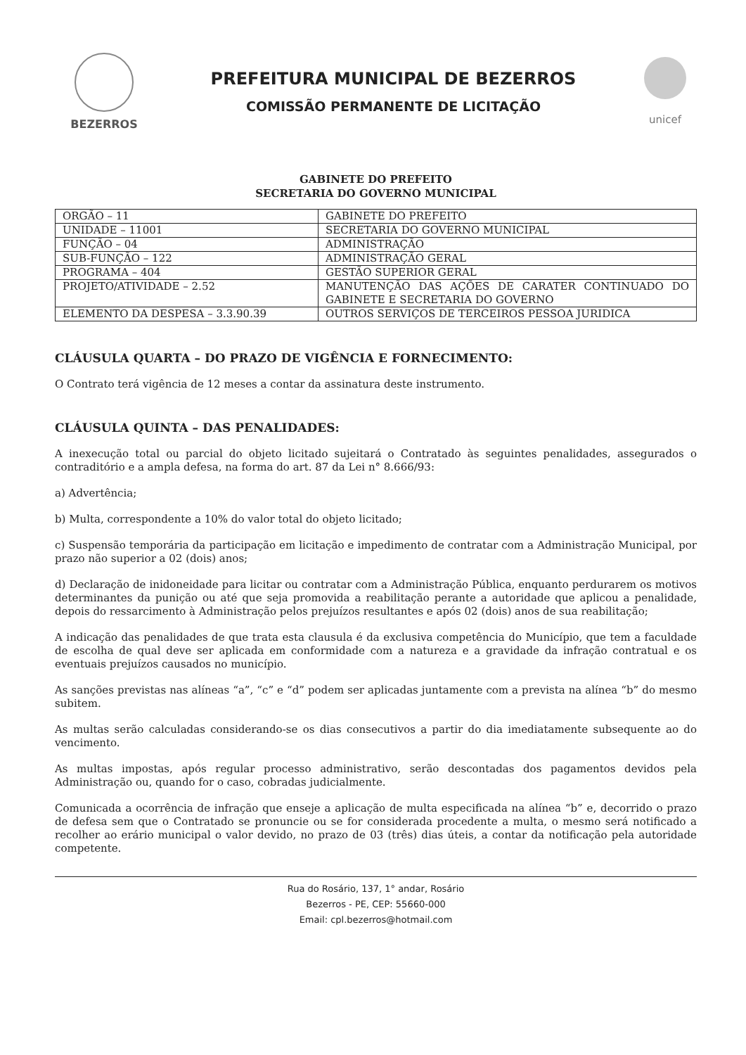BEZERROS
PREFEITURA MUNICIPAL DE BEZERROS
COMISSÃO PERMANENTE DE LICITAÇÃO
unicef
GABINETE DO PREFEITO
SECRETARIA DO GOVERNO MUNICIPAL
| ORGÃO – 11 | GABINETE DO PREFEITO |
| UNIDADE – 11001 | SECRETARIA DO GOVERNO MUNICIPAL |
| FUNÇÃO – 04 | ADMINISTRAÇÃO |
| SUB-FUNÇÃO – 122 | ADMINISTRAÇÃO GERAL |
| PROGRAMA – 404 | GESTÃO SUPERIOR GERAL |
| PROJETO/ATIVIDADE – 2.52 | MANUTENÇÃO DAS AÇÕES DE CARATER CONTINUADO DO GABINETE E SECRETARIA DO GOVERNO |
| ELEMENTO DA DESPESA – 3.3.90.39 | OUTROS SERVIÇOS DE TERCEIROS PESSOA JURIDICA |
CLÁUSULA QUARTA – DO PRAZO DE VIGÊNCIA E FORNECIMENTO:
O Contrato terá vigência de 12 meses a contar da assinatura deste instrumento.
CLÁUSULA QUINTA – DAS PENALIDADES:
A inexecução total ou parcial do objeto licitado sujeitará o Contratado às seguintes penalidades, assegurados o contraditório e a ampla defesa, na forma do art. 87 da Lei n° 8.666/93:
a) Advertência;
b) Multa, correspondente a 10% do valor total do objeto licitado;
c) Suspensão temporária da participação em licitação e impedimento de contratar com a Administração Municipal, por prazo não superior a 02 (dois) anos;
d) Declaração de inidoneidade para licitar ou contratar com a Administração Pública, enquanto perdurarem os motivos determinantes da punição ou até que seja promovida a reabilitação perante a autoridade que aplicou a penalidade, depois do ressarcimento à Administração pelos prejuízos resultantes e após 02 (dois) anos de sua reabilitação;
A indicação das penalidades de que trata esta clausula é da exclusiva competência do Município, que tem a faculdade de escolha de qual deve ser aplicada em conformidade com a natureza e a gravidade da infração contratual e os eventuais prejuízos causados no município.
As sanções previstas nas alíneas “a”, “c” e “d” podem ser aplicadas juntamente com a prevista na alínea “b” do mesmo subitem.
As multas serão calculadas considerando-se os dias consecutivos a partir do dia imediatamente subsequente ao do vencimento.
As multas impostas, após regular processo administrativo, serão descontadas dos pagamentos devidos pela Administração ou, quando for o caso, cobradas judicialmente.
Comunicada a ocorrência de infração que enseje a aplicação de multa especificada na alínea “b” e, decorrido o prazo de defesa sem que o Contratado se pronuncie ou se for considerada procedente a multa, o mesmo será notificado a recolher ao erário municipal o valor devido, no prazo de 03 (três) dias úteis, a contar da notificação pela autoridade competente.
Rua do Rosário, 137, 1° andar, Rosário
Bezerros - PE, CEP: 55660-000
Email: cpl.bezerros@hotmail.com